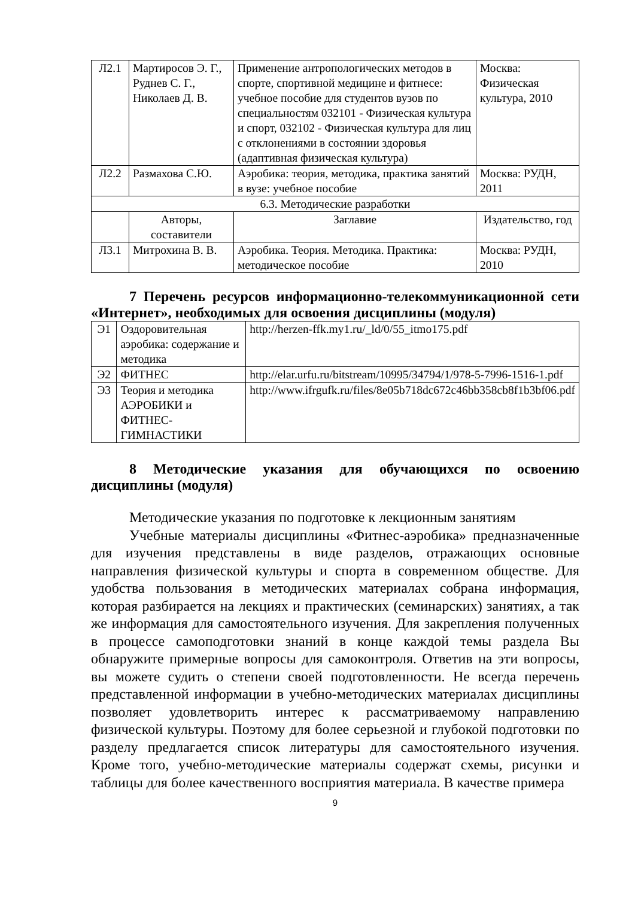| Л2.1 | Мартиросов Э. Г., Руднев С. Г., Николаев Д. В. | Применение антропологических методов в спорте, спортивной медицине и фитнесе: учебное пособие для студентов вузов по специальностям 032101 - Физическая культура и спорт, 032102 - Физическая культура для лиц с отклонениями в состоянии здоровья (адаптивная физическая культура) | Москва: Физическая культура, 2010 |
| Л2.2 | Размахова С.Ю. | Аэробика: теория, методика, практика занятий в вузе: учебное пособие | Москва: РУДН, 2011 |
| 6.3. Методические разработки | | | |
| | Авторы, составители | Заглавие | Издательство, год |
| Л3.1 | Митрохина В. В. | Аэробика. Теория. Методика. Практика: методическое пособие | Москва: РУДН, 2010 |
7 Перечень ресурсов информационно-телекоммуникационной сети «Интернет», необходимых для освоения дисциплины (модуля)
| Э1 | Оздоровительная аэробика: содержание и методика | http://herzen-ffk.my1.ru/_ld/0/55_itmo175.pdf |
| Э2 | ФИТНЕС | http://elar.urfu.ru/bitstream/10995/34794/1/978-5-7996-1516-1.pdf |
| Э3 | Теория и методика АЭРОБИКИ и ФИТНЕС- ГИМНАСТИКИ | http://www.ifrgufk.ru/files/8e05b718dc672c46bb358cb8f1b3bf06.pdf |
8 Методические указания для обучающихся по освоению дисциплины (модуля)
Методические указания по подготовке к лекционным занятиям
Учебные материалы дисциплины «Фитнес-аэробика» предназначенные для изучения представлены в виде разделов, отражающих основные направления физической культуры и спорта в современном обществе. Для удобства пользования в методических материалах собрана информация, которая разбирается на лекциях и практических (семинарских) занятиях, а так же информация для самостоятельного изучения. Для закрепления полученных в процессе самоподготовки знаний в конце каждой темы раздела Вы обнаружите примерные вопросы для самоконтроля. Ответив на эти вопросы, вы можете судить о степени своей подготовленности. Не всегда перечень представленной информации в учебно-методических материалах дисциплины позволяет удовлетворить интерес к рассматриваемому направлению физической культуры. Поэтому для более серьезной и глубокой подготовки по разделу предлагается список литературы для самостоятельного изучения. Кроме того, учебно-методические материалы содержат схемы, рисунки и таблицы для более качественного восприятия материала. В качестве примера
9